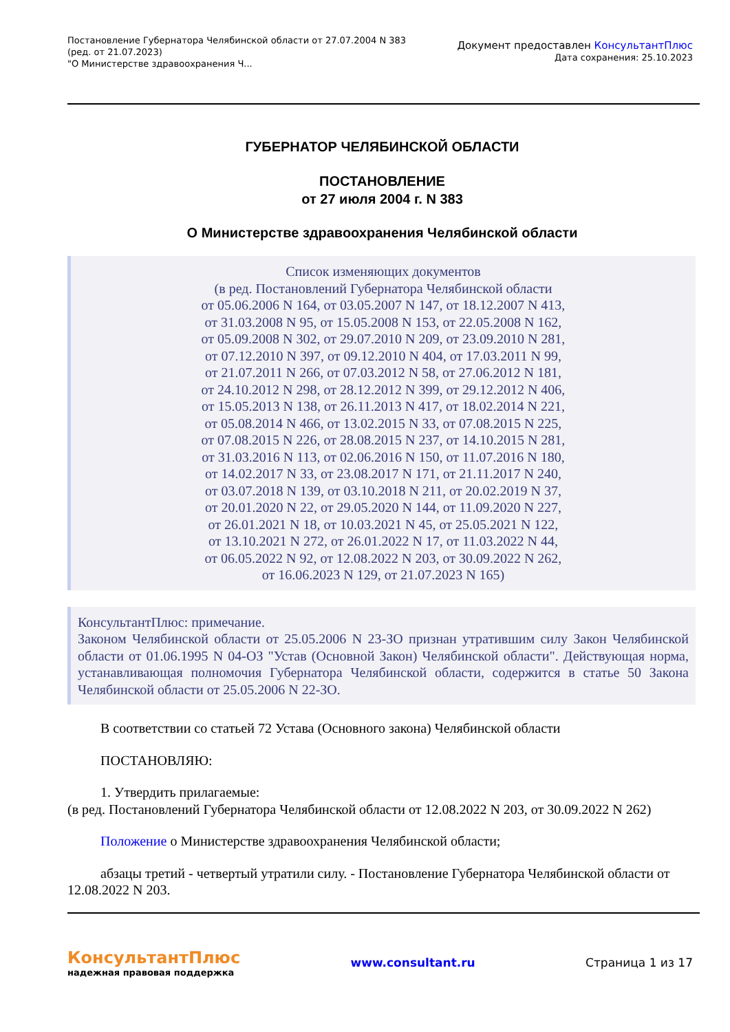Постановление Губернатора Челябинской области от 27.07.2004 N 383
(ред. от 21.07.2023)
"О Министерстве здравоохранения Ч...
Документ предоставлен КонсультантПлюс
Дата сохранения: 25.10.2023
ГУБЕРНАТОР ЧЕЛЯБИНСКОЙ ОБЛАСТИ
ПОСТАНОВЛЕНИЕ
от 27 июля 2004 г. N 383
О Министерстве здравоохранения Челябинской области
Список изменяющих документов
(в ред. Постановлений Губернатора Челябинской области
от 05.06.2006 N 164, от 03.05.2007 N 147, от 18.12.2007 N 413,
от 31.03.2008 N 95, от 15.05.2008 N 153, от 22.05.2008 N 162,
от 05.09.2008 N 302, от 29.07.2010 N 209, от 23.09.2010 N 281,
от 07.12.2010 N 397, от 09.12.2010 N 404, от 17.03.2011 N 99,
от 21.07.2011 N 266, от 07.03.2012 N 58, от 27.06.2012 N 181,
от 24.10.2012 N 298, от 28.12.2012 N 399, от 29.12.2012 N 406,
от 15.05.2013 N 138, от 26.11.2013 N 417, от 18.02.2014 N 221,
от 05.08.2014 N 466, от 13.02.2015 N 33, от 07.08.2015 N 225,
от 07.08.2015 N 226, от 28.08.2015 N 237, от 14.10.2015 N 281,
от 31.03.2016 N 113, от 02.06.2016 N 150, от 11.07.2016 N 180,
от 14.02.2017 N 33, от 23.08.2017 N 171, от 21.11.2017 N 240,
от 03.07.2018 N 139, от 03.10.2018 N 211, от 20.02.2019 N 37,
от 20.01.2020 N 22, от 29.05.2020 N 144, от 11.09.2020 N 227,
от 26.01.2021 N 18, от 10.03.2021 N 45, от 25.05.2021 N 122,
от 13.10.2021 N 272, от 26.01.2022 N 17, от 11.03.2022 N 44,
от 06.05.2022 N 92, от 12.08.2022 N 203, от 30.09.2022 N 262,
от 16.06.2023 N 129, от 21.07.2023 N 165)
КонсультантПлюс: примечание.
Законом Челябинской области от 25.05.2006 N 23-ЗО признан утратившим силу Закон Челябинской области от 01.06.1995 N 04-ОЗ "Устав (Основной Закон) Челябинской области". Действующая норма, устанавливающая полномочия Губернатора Челябинской области, содержится в статье 50 Закона Челябинской области от 25.05.2006 N 22-ЗО.
В соответствии со статьей 72 Устава (Основного закона) Челябинской области
ПОСТАНОВЛЯЮ:
1. Утвердить прилагаемые:
(в ред. Постановлений Губернатора Челябинской области от 12.08.2022 N 203, от 30.09.2022 N 262)
Положение о Министерстве здравоохранения Челябинской области;
абзацы третий - четвертый утратили силу. - Постановление Губернатора Челябинской области от 12.08.2022 N 203.
КонсультантПлюс
надежная правовая поддержка
www.consultant.ru Страница 1 из 17